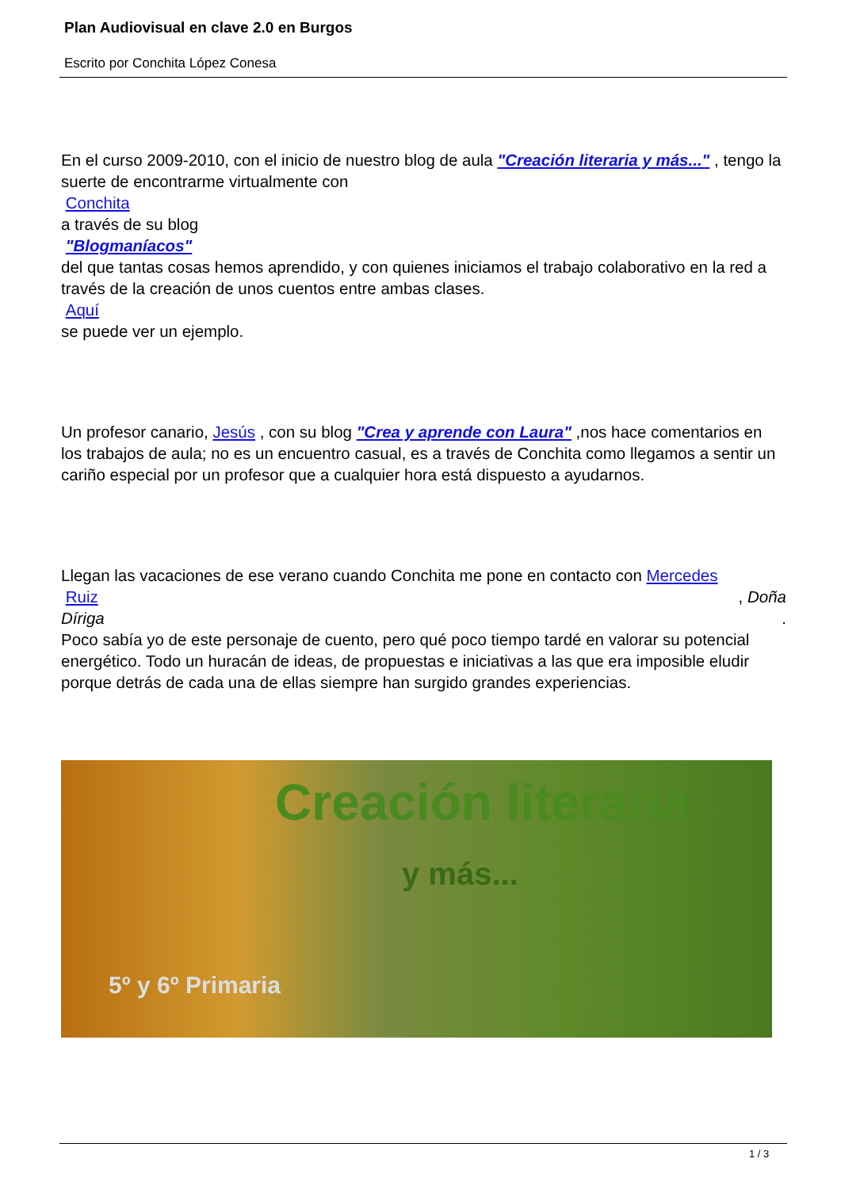Plan Audiovisual en clave 2.0 en Burgos
Escrito por Conchita López Conesa
En el curso 2009-2010, con el inicio de nuestro blog de aula "Creación literaria y más..." , tengo la suerte de encontrarme virtualmente con
Conchita
a través de su blog
"Blogmaníacos"
del que tantas cosas hemos aprendido, y con quienes iniciamos el trabajo colaborativo en la red a través de la creación de unos cuentos entre ambas clases.
Aquí
se puede ver un ejemplo.
Un profesor canario, Jesús , con su blog "Crea y aprende con Laura" ,nos hace comentarios en los trabajos de aula; no es un encuentro casual, es a través de Conchita como llegamos a sentir un cariño especial por un profesor que a cualquier hora está dispuesto a ayudarnos.
Llegan las vacaciones de ese verano cuando Conchita me pone en contacto con Mercedes
Ruiz , Doña
Díriga .
Poco sabía yo de este personaje de cuento, pero qué poco tiempo tardé en valorar su potencial energético. Todo un huracán de ideas, de propuestas e iniciativas a las que era imposible eludir porque detrás de cada una de ellas siempre han surgido grandes experiencias.
Creación literaria
y más...
5º y 6º Primaria
1 / 3